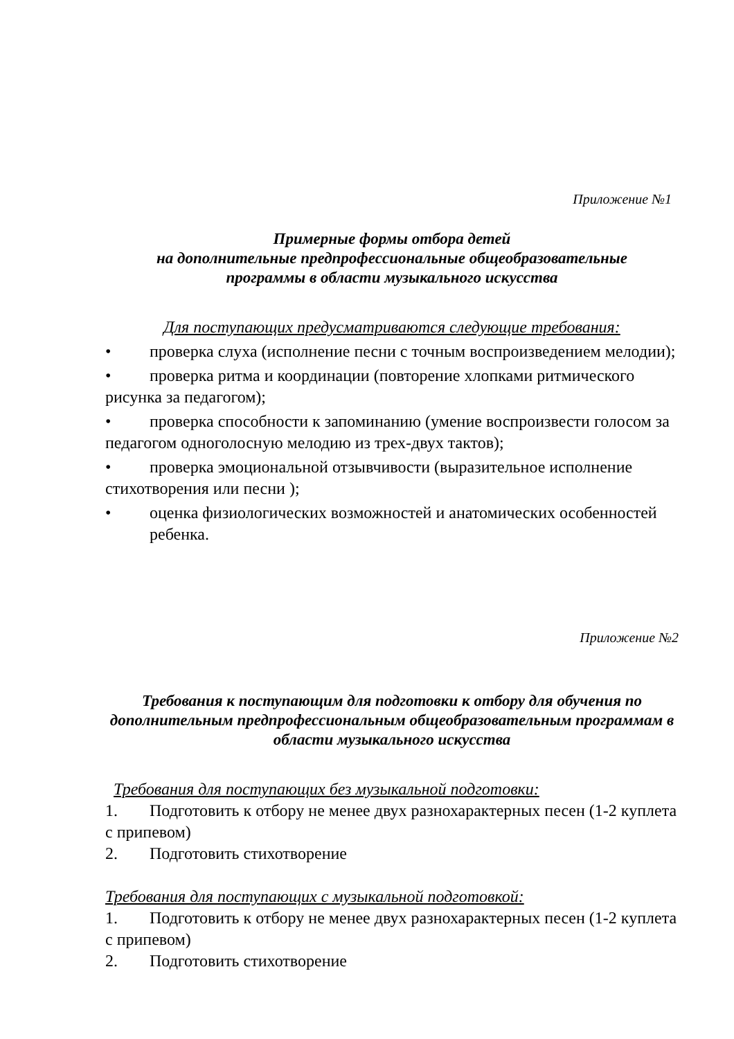Приложение №1
Примерные формы отбора детей
на дополнительные предпрофессиональные общеобразовательные
программы в области музыкального искусства
Для поступающих предусматриваются следующие требования:
• проверка слуха (исполнение песни с точным воспроизведением мелодии);
• проверка ритма и координации (повторение хлопками ритмического рисунка за педагогом);
• проверка способности к запоминанию (умение воспроизвести голосом за педагогом одноголосную мелодию из трех-двух тактов);
• проверка эмоциональной отзывчивости (выразительное исполнение стихотворения или песни );
• оценка физиологических возможностей и анатомических особенностей ребенка.
Приложение №2
Требования к поступающим для подготовки к отбору для обучения по дополнительным предпрофессиональным общеобразовательным программам в области музыкального искусства
Требования для поступающих без музыкальной подготовки:
1. Подготовить к отбору не менее двух разнохарактерных песен (1-2 куплета с припевом)
2. Подготовить стихотворение
Требования для поступающих с музыкальной подготовкой:
1. Подготовить к отбору не менее двух разнохарактерных песен (1-2 куплета с припевом)
2. Подготовить стихотворение